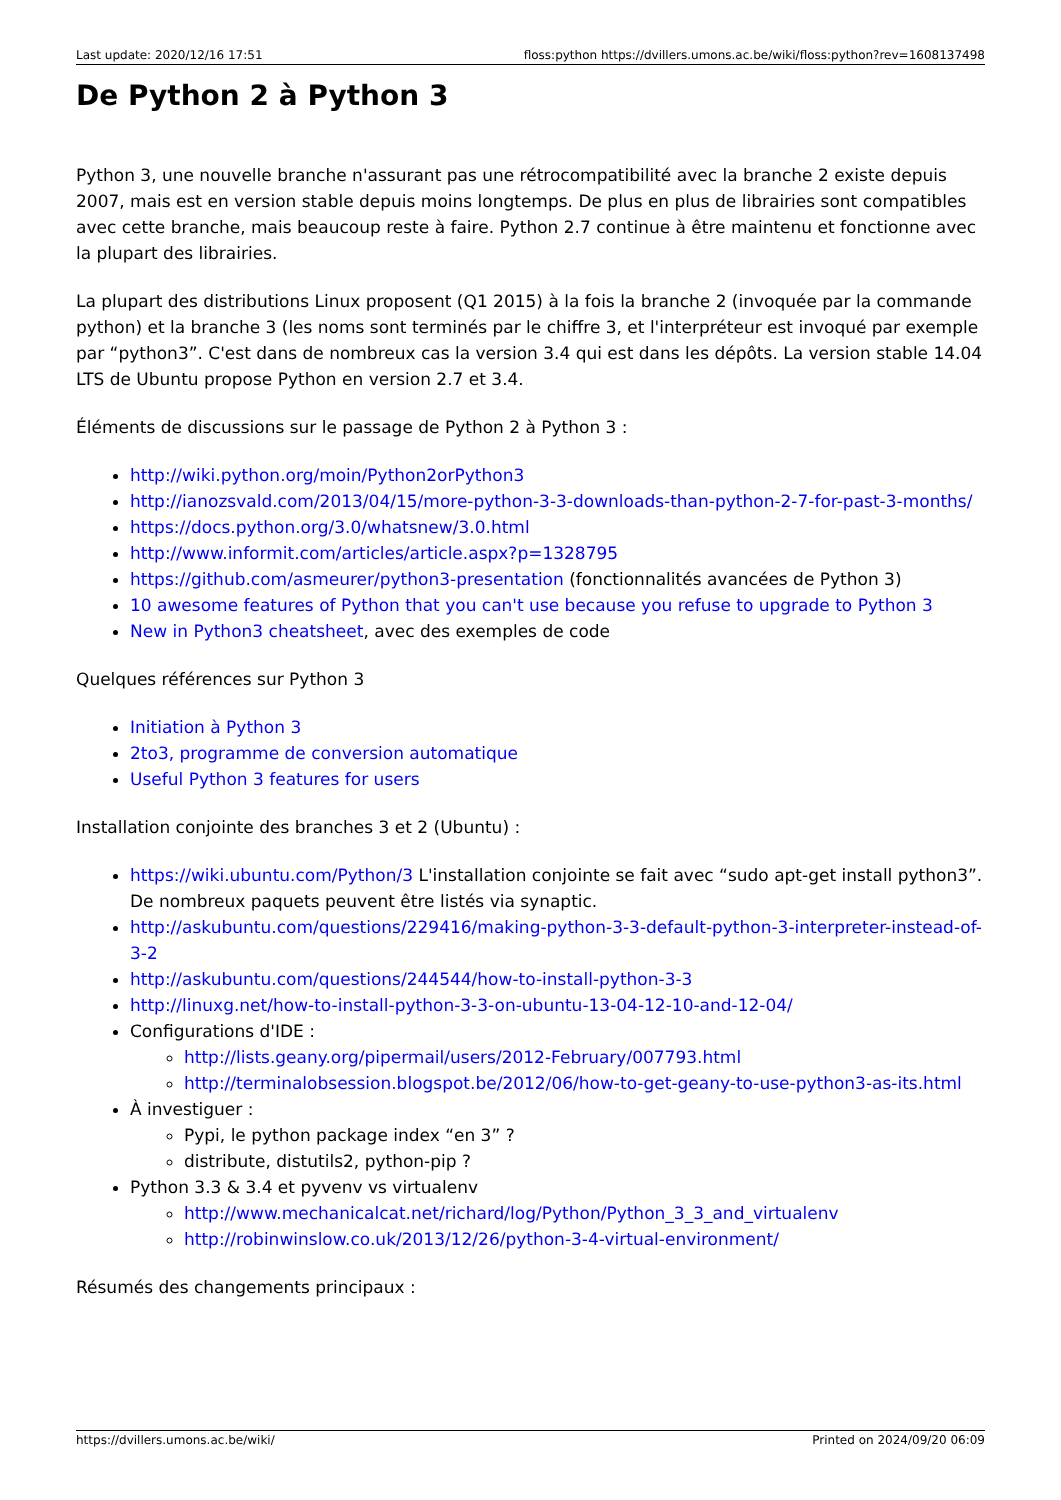Last update: 2020/12/16 17:51 floss:python https://dvillers.umons.ac.be/wiki/floss:python?rev=1608137498
De Python 2 à Python 3
Python 3, une nouvelle branche n'assurant pas une rétrocompatibilité avec la branche 2 existe depuis 2007, mais est en version stable depuis moins longtemps. De plus en plus de librairies sont compatibles avec cette branche, mais beaucoup reste à faire. Python 2.7 continue à être maintenu et fonctionne avec la plupart des librairies.
La plupart des distributions Linux proposent (Q1 2015) à la fois la branche 2 (invoquée par la commande python) et la branche 3 (les noms sont terminés par le chiffre 3, et l'interpréteur est invoqué par exemple par “python3”. C'est dans de nombreux cas la version 3.4 qui est dans les dépôts. La version stable 14.04 LTS de Ubuntu propose Python en version 2.7 et 3.4.
Éléments de discussions sur le passage de Python 2 à Python 3 :
http://wiki.python.org/moin/Python2orPython3
http://ianozsvald.com/2013/04/15/more-python-3-3-downloads-than-python-2-7-for-past-3-months/
https://docs.python.org/3.0/whatsnew/3.0.html
http://www.informit.com/articles/article.aspx?p=1328795
https://github.com/asmeurer/python3-presentation (fonctionnalités avancées de Python 3)
10 awesome features of Python that you can't use because you refuse to upgrade to Python 3
New in Python3 cheatsheet, avec des exemples de code
Quelques références sur Python 3
Initiation à Python 3
2to3, programme de conversion automatique
Useful Python 3 features for users
Installation conjointe des branches 3 et 2 (Ubuntu) :
https://wiki.ubuntu.com/Python/3 L'installation conjointe se fait avec “sudo apt-get install python3”. De nombreux paquets peuvent être listés via synaptic.
http://askubuntu.com/questions/229416/making-python-3-3-default-python-3-interpreter-instead-of-3-2
http://askubuntu.com/questions/244544/how-to-install-python-3-3
http://linuxg.net/how-to-install-python-3-3-on-ubuntu-13-04-12-10-and-12-04/
Configurations d'IDE :
http://lists.geany.org/pipermail/users/2012-February/007793.html
http://terminalobsession.blogspot.be/2012/06/how-to-get-geany-to-use-python3-as-its.html
À investiguer :
Pypi, le python package index “en 3” ?
distribute, distutils2, python-pip ?
Python 3.3 & 3.4 et pyvenv vs virtualenv
http://www.mechanicalcat.net/richard/log/Python/Python_3_3_and_virtualenv
http://robinwinslow.co.uk/2013/12/26/python-3-4-virtual-environment/
Résumés des changements principaux :
https://dvillers.umons.ac.be/wiki/ Printed on 2024/09/20 06:09